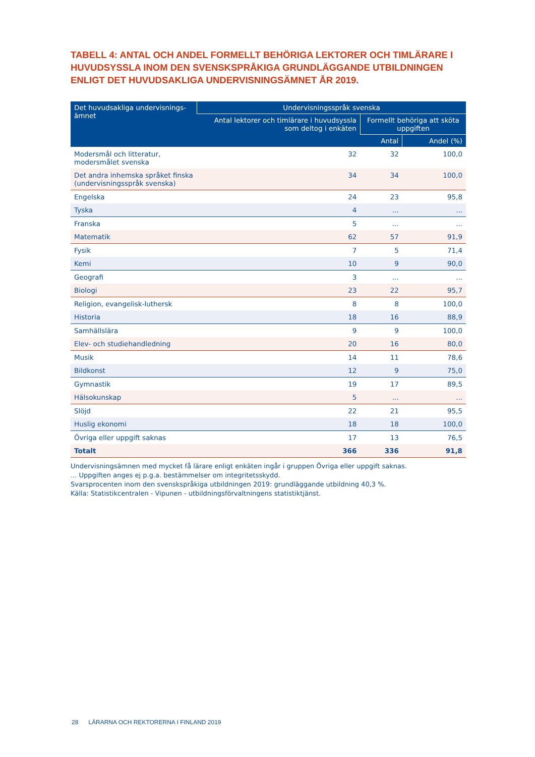TABELL 4: ANTAL OCH ANDEL FORMELLT BEHÖRIGA LEKTORER OCH TIMLÄRARE I HUVUDSYSSLA INOM DEN SVENSKSPRÅKIGA GRUNDLÄGGANDE UTBILDNINGEN ENLIGT DET HUVUDSAKLIGA UNDERVISNINGSÄMNET ÅR 2019.
| Det huvudsakliga undervisnings- ämnet | Undervisningsspråk svenska | | |
| --- | --- | --- | --- |
| | Antal lektorer och timlärare i huvudsyssla som deltog i enkäten | Formellt behöriga att sköta uppgiften | |
| | | Antal | Andel (%) |
| Modersmål och litteratur, modersmålet svenska | 32 | 32 | 100,0 |
| Det andra inhemska språket finska (undervisningsspråk svenska) | 34 | 34 | 100,0 |
| Engelska | 24 | 23 | 95,8 |
| Tyska | 4 | ... | ... |
| Franska | 5 | ... | ... |
| Matematik | 62 | 57 | 91,9 |
| Fysik | 7 | 5 | 71,4 |
| Kemi | 10 | 9 | 90,0 |
| Geografi | 3 | ... | ... |
| Biologi | 23 | 22 | 95,7 |
| Religion, evangelisk-luthersk | 8 | 8 | 100,0 |
| Historia | 18 | 16 | 88,9 |
| Samhällslära | 9 | 9 | 100,0 |
| Elev- och studiehandledning | 20 | 16 | 80,0 |
| Musik | 14 | 11 | 78,6 |
| Bildkonst | 12 | 9 | 75,0 |
| Gymnastik | 19 | 17 | 89,5 |
| Hälsokunskap | 5 | ... | ... |
| Slöjd | 22 | 21 | 95,5 |
| Huslig ekonomi | 18 | 18 | 100,0 |
| Övriga eller uppgift saknas | 17 | 13 | 76,5 |
| Totalt | 366 | 336 | 91,8 |
Undervisningsämnen med mycket få lärare enligt enkäten ingår i gruppen Övriga eller uppgift saknas.
... Uppgiften anges ej p.g.a. bestämmelser om integritetsskydd.
Svarsprocenten inom den svenskspråkiga utbildningen 2019: grundläggande utbildning 40,3 %.
Källa: Statistikcentralen - Vipunen - utbildningsförvaltningens statistiktjänst.
28 LÄRARNA OCH REKTORERNA I FINLAND 2019